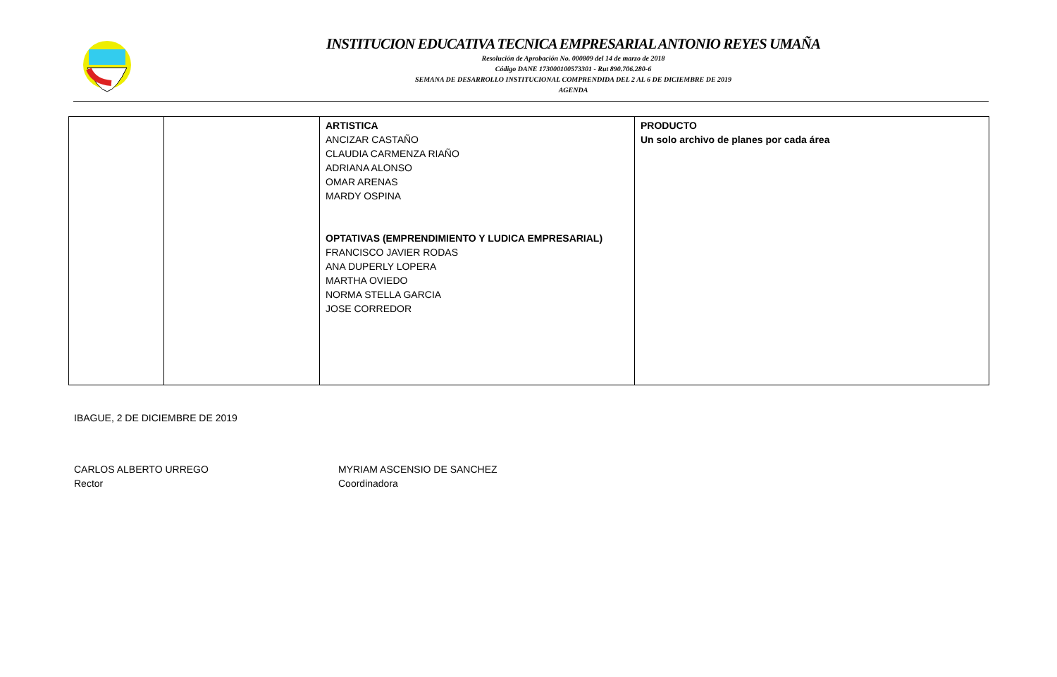INSTITUCION EDUCATIVA TECNICA EMPRESARIAL ANTONIO REYES UMAÑA
Resolución de Aprobación No. 000809 del 14 de marzo de 2018
Código DANE 173000100573301 - Rut 890.706.280-6
SEMANA DE DESARROLLO INSTITUCIONAL COMPRENDIDA DEL 2 AL 6 DE DICIEMBRE DE 2019
AGENDA
| | | ARTISTICA ANCIZAR CASTAÑO CLAUDIA CARMENZA RIAÑO ADRIANA ALONSO OMAR ARENAS MARDY OSPINA OPTATIVAS (EMPRENDIMIENTO Y LUDICA EMPRESARIAL) FRANCISCO JAVIER RODAS ANA DUPERLY LOPERA MARTHA OVIEDO NORMA STELLA GARCIA JOSE CORREDOR | PRODUCTO Un solo archivo de planes por cada área |
IBAGUE, 2 DE DICIEMBRE DE 2019
CARLOS ALBERTO URREGO
Rector
MYRIAM ASCENSIO DE SANCHEZ
Coordinadora